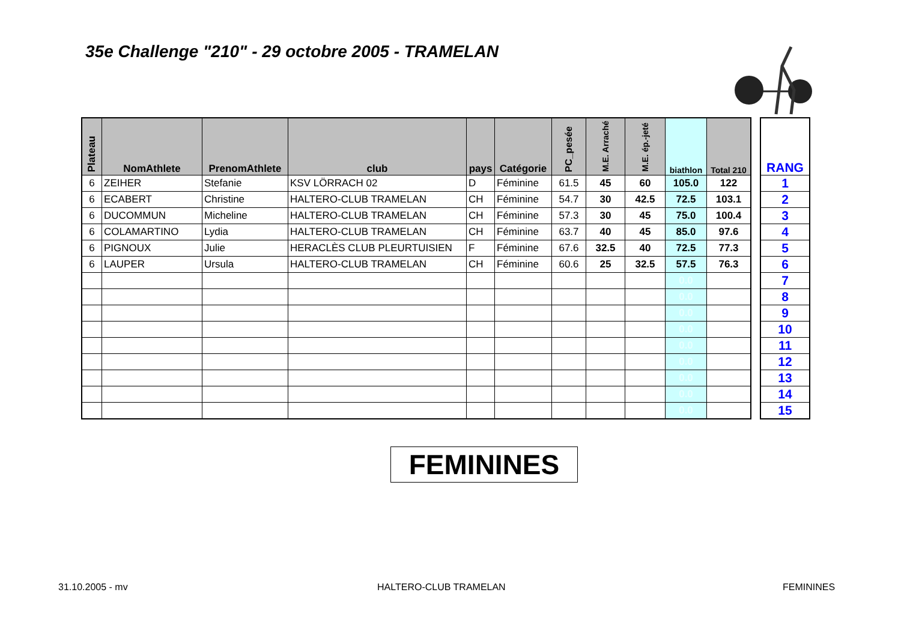35e Challenge "210" - 29 octobre 2005 - TRAMELAN
| Plateau | NomAthlete | PrenomAthlete | club | pays | Catégorie | PC_pesée | M.E. Arraché | M.E. ép.-jeté | biathlon | Total 210 |
| --- | --- | --- | --- | --- | --- | --- | --- | --- | --- | --- |
| 6 | ZEIHER | Stefanie | KSV LÖRRACH 02 | D | Féminine | 61.5 | 45 | 60 | 105.0 | 122 |
| 6 | ECABERT | Christine | HALTERO-CLUB TRAMELAN | CH | Féminine | 54.7 | 30 | 42.5 | 72.5 | 103.1 |
| 6 | DUCOMMUN | Micheline | HALTERO-CLUB TRAMELAN | CH | Féminine | 57.3 | 30 | 45 | 75.0 | 100.4 |
| 6 | COLAMARTINO | Lydia | HALTERO-CLUB TRAMELAN | CH | Féminine | 63.7 | 40 | 45 | 85.0 | 97.6 |
| 6 | PIGNOUX | Julie | HERACLÈS CLUB PLEURTUISIEN | F | Féminine | 67.6 | 32.5 | 40 | 72.5 | 77.3 |
| 6 | LAUPER | Ursula | HALTERO-CLUB TRAMELAN | CH | Féminine | 60.6 | 25 | 32.5 | 57.5 | 76.3 |
| | | | | | | | | | 0.0 | |
| | | | | | | | | | 0.0 | |
| | | | | | | | | | 0.0 | |
| | | | | | | | | | 0.0 | |
| | | | | | | | | | 0.0 | |
| | | | | | | | | | 0.0 | |
| | | | | | | | | | 0.0 | |
| | | | | | | | | | 0.0 | |
| | | | | | | | | | 0.0 | |
| RANG |
| --- |
| 1 |
| 2 |
| 3 |
| 4 |
| 5 |
| 6 |
| 7 |
| 8 |
| 9 |
| 10 |
| 11 |
| 12 |
| 13 |
| 14 |
| 15 |
FEMININES
31.10.2005 - mv HALTERO-CLUB TRAMELAN FEMININES